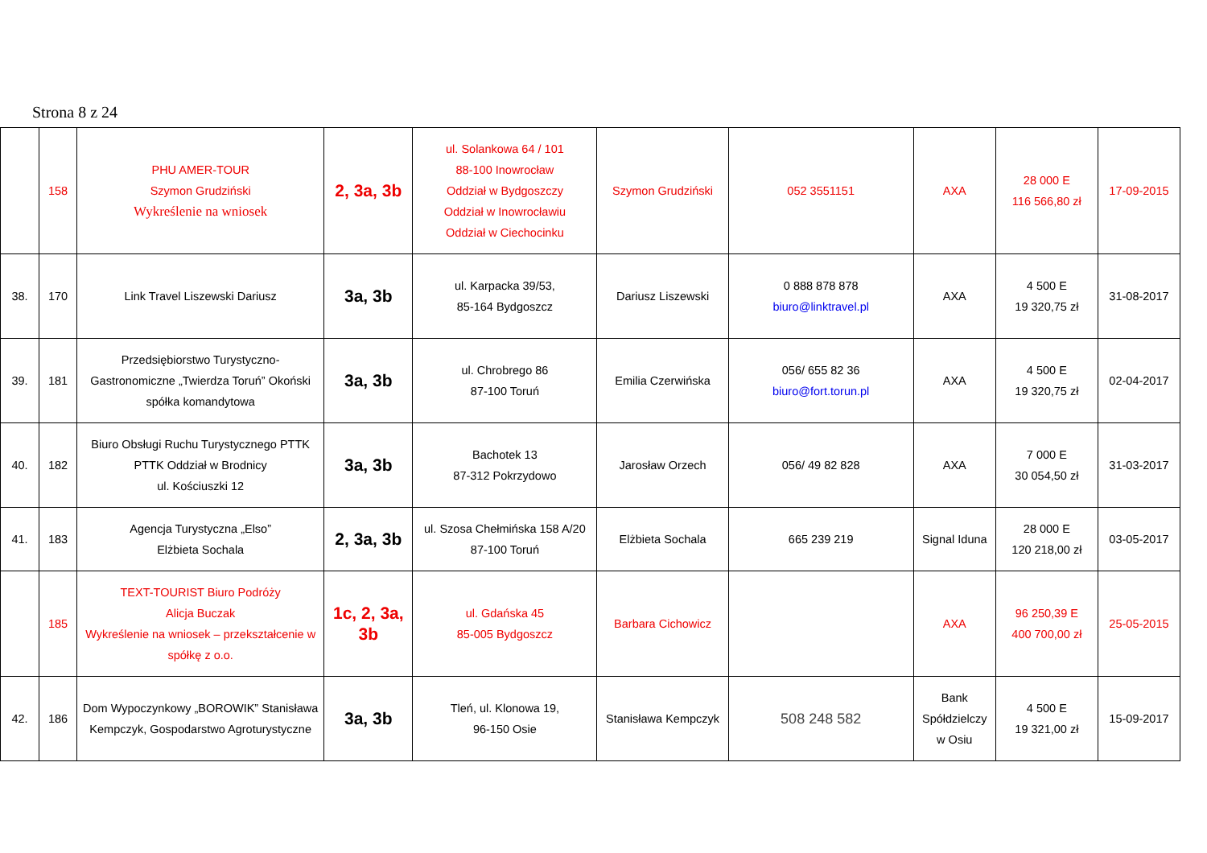Strona 8 z 24
| | 158 | PHU AMER-TOUR Szymon Grudziński Wykreślenie na wniosek | 2, 3a, 3b | ul. Solankowa 64 / 101 88-100 Inowrocław Oddział w Bydgoszczy Oddział w Inowrocławiu Oddział w Ciechocinku | Szymon Grudziński | 052 3551151 | AXA | 28 000 E 116 566,80 zł | 17-09-2015 |
| 38. | 170 | Link Travel Liszewski Dariusz | 3a, 3b | ul. Karpacka 39/53, 85-164 Bydgoszcz | Dariusz Liszewski | 0 888 878 878 biuro@linktravel.pl | AXA | 4 500 E 19 320,75 zł | 31-08-2017 |
| 39. | 181 | Przedsiębiorstwo Turystyczno-Gastronomiczne „Twierdza Toruń” Okoński spółka komandytowa | 3a, 3b | ul. Chrobrego 86 87-100 Toruń | Emilia Czerwińska | 056/ 655 82 36 biuro@fort.torun.pl | AXA | 4 500 E 19 320,75 zł | 02-04-2017 |
| 40. | 182 | Biuro Obsługi Ruchu Turystycznego PTTK PTTK Oddział w Brodnicy ul. Kościuszki 12 | 3a, 3b | Bachotek 13 87-312 Pokrzydowo | Jarosław Orzech | 056/ 49 82 828 | AXA | 7 000 E 30 054,50 zł | 31-03-2017 |
| 41. | 183 | Agencja Turystyczna „Elso” Elżbieta Sochala | 2, 3a, 3b | ul. Szosa Chełmińska 158 A/20 87-100 Toruń | Elżbieta Sochala | 665 239 219 | Signal Iduna | 28 000 E 120 218,00 zł | 03-05-2017 |
| | 185 | TEXT-TOURIST Biuro Podróży Alicja Buczak Wykreślenie na wniosek – przekształcenie w spółkę z o.o. | 1c, 2, 3a, 3b | ul. Gdańska 45 85-005 Bydgoszcz | Barbara Cichowicz | | AXA | 96 250,39 E 400 700,00 zł | 25-05-2015 |
| 42. | 186 | Dom Wypoczynkowy „BOROWIK” Stanisława Kempczyk, Gospodarstwo Agroturystyczne | 3a, 3b | Tleń, ul. Klonowa 19, 96-150 Osie | Stanisława Kempczyk | 508 248 582 | Bank Spółdzielczy w Osiu | 4 500 E 19 321,00 zł | 15-09-2017 |